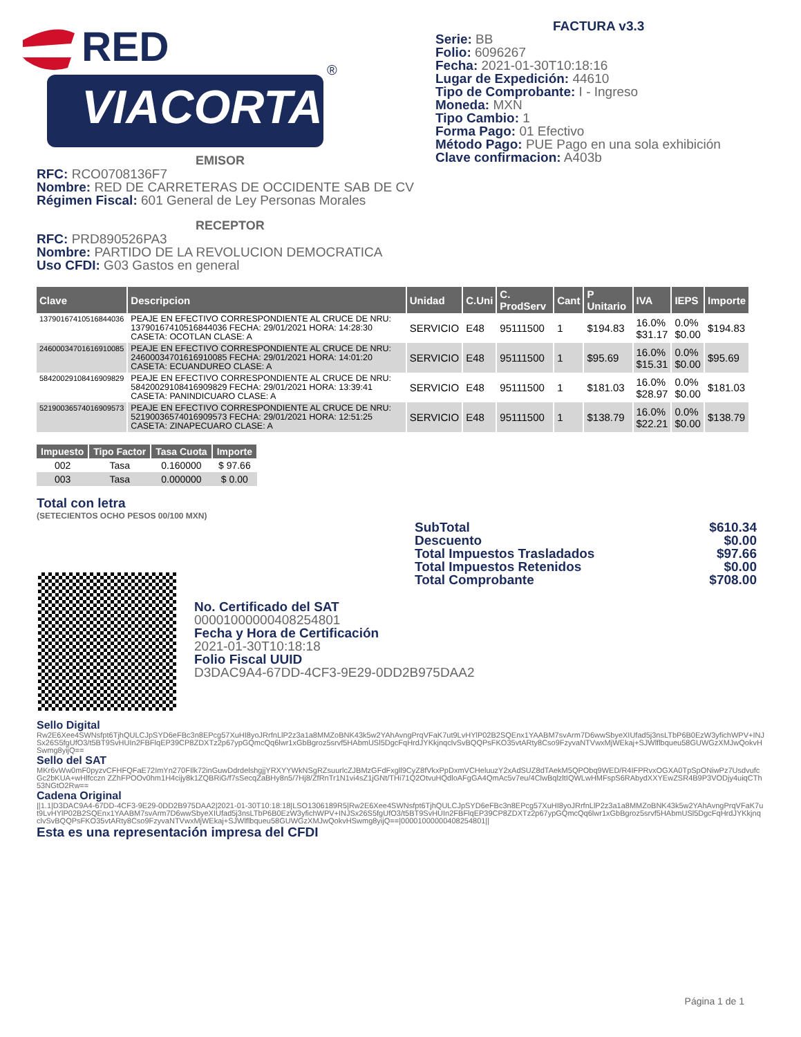RED
VIACORTA
®
FACTURA v3.3
Serie: BB
Folio: 6096267
Fecha: 2021-01-30T10:18:16
Lugar de Expedición: 44610
Tipo de Comprobante: I - Ingreso
Moneda: MXN
Tipo Cambio: 1
Forma Pago: 01 Efectivo
Método Pago: PUE Pago en una sola exhibición
Clave confirmacion: A403b
EMISOR
RFC: RCO0708136F7
Nombre: RED DE CARRETERAS DE OCCIDENTE SAB DE CV
Régimen Fiscal: 601 General de Ley Personas Morales
RECEPTOR
RFC: PRD890526PA3
Nombre: PARTIDO DE LA REVOLUCION DEMOCRATICA
Uso CFDI: G03 Gastos en general
| Clave | Descripcion | Unidad | C.Uni | C. ProdServ | Cant | P Unitario | IVA | IEPS | Importe |
| --- | --- | --- | --- | --- | --- | --- | --- | --- | --- |
| 13790167410516844036 | PEAJE EN EFECTIVO CORRESPONDIENTE AL CRUCE DE NRU: 13790167410516844036 FECHA: 29/01/2021 HORA: 14:28:30 CASETA: OCOTLAN CLASE: A | SERVICIO | E48 | 95111500 | 1 | $194.83 | 16.0% $31.17 | 0.0% $0.00 | $194.83 |
| 24600034701616910085 | PEAJE EN EFECTIVO CORRESPONDIENTE AL CRUCE DE NRU: 24600034701616910085 FECHA: 29/01/2021 HORA: 14:01:20 CASETA: ECUANDUREO CLASE: A | SERVICIO | E48 | 95111500 | 1 | $95.69 | 16.0% $15.31 | 0.0% $0.00 | $95.69 |
| 58420029108416909829 | PEAJE EN EFECTIVO CORRESPONDIENTE AL CRUCE DE NRU: 58420029108416909829 FECHA: 29/01/2021 HORA: 13:39:41 CASETA: PANINDICUARO CLASE: A | SERVICIO | E48 | 95111500 | 1 | $181.03 | 16.0% $28.97 | 0.0% $0.00 | $181.03 |
| 52190036574016909573 | PEAJE EN EFECTIVO CORRESPONDIENTE AL CRUCE DE NRU: 52190036574016909573 FECHA: 29/01/2021 HORA: 12:51:25 CASETA: ZINAPECUARO CLASE: A | SERVICIO | E48 | 95111500 | 1 | $138.79 | 16.0% $22.21 | 0.0% $0.00 | $138.79 |
| Impuesto | Tipo Factor | Tasa Cuota | Importe |
| --- | --- | --- | --- |
| 002 | Tasa | 0.160000 | $ 97.66 |
| 003 | Tasa | 0.000000 | $ 0.00 |
Total con letra
(SETECIENTOS OCHO PESOS 00/100 MXN)
SubTotal $610.34
Descuento $0.00
Total Impuestos Trasladados $97.66
Total Impuestos Retenidos $0.00
Total Comprobante $708.00
No. Certificado del SAT
00001000000408254801
Fecha y Hora de Certificación
2021-01-30T10:18:18
Folio Fiscal UUID
D3DAC9A4-67DD-4CF3-9E29-0DD2B975DAA2
Sello Digital
Rw2E6Xee4SWNsfpt6TjhQULCJpSYD6eFBc3n8EPcg57XuHI8yoJRrfnLlP2z3a1a8MMZoBNK43k5w2YAhAvngPrqVFaK7ut9LvHYlP02B2SQEnx1YAABM7svArm7D6wwSbyeXIUfad5j3nsLTbP6B0EzW3yfichWPV+INJSx26S5fgUfO3/t5BT9SvHUIn2FBFlqEP39CP8ZDXTz2p67ypGQmcQq6lwr1xGbBgroz5srvf5HAbmUSl5DgcFqHrdJYKkjnqclvSvBQQPsFKO35vtARty8Cso9FzyvaNTVwxMjWEkaj+SJWlflbqueu58GUWGzXMJwQokvHSwmg8yijQ==
Sello del SAT
MKr6vWw0mF0pyzvCFHFQFaE72ImYn270FIlk72inGuwDdrdelshgjjYRXYYWkNSgRZsuurlcZJBMzGFdFxgll9CyZ8fVkxPpDxmVCHeluuzY2xAdSUZ8dTAekM5QPObq9WED/R4IFPRvxOGXA0TpSpONiwPz7UsdvufcGc2bKUA+wHlfcczn ZZhFPOOv0hm1H4cijy8k1ZQBRiG/f7sSecqZaBHy8n5/7Hj8/ZfRnTr1N1vi4sZ1jGNt/THi71Q2OtvuHQdloAFgGA4QmAc5v7eu/4ClwBqlzltIQWLwHMFspS6RAbydXXYEwZSR4B9P3VODjy4uiqCTh53NGtO2Rw==
Cadena Original
||1.1|D3DAC9A4-67DD-4CF3-9E29-0DD2B975DAA2|2021-01-30T10:18:18|LSO1306189R5|Rw2E6Xee4SWNsfpt6TjhQULCJpSYD6eFBc3n8EPcg57XuHI8yoJRrfnLlP2z3a1a8MMZoBNK43k5w2YAhAvngPrqVFaK7ut9LvHYlP02B2SQEnx1YAABM7svArm7D6wwSbyeXIUfad5j3nsLTbP6B0EzW3yfichWPV+INJSx26S5fgUfO3/t5BT9SvHUIn2FBFlqEP39CP8ZDXTz2p67ypGQmcQq6lwr1xGbBgroz5srvf5HAbmUSl5DgcFqHrdJYKkjnqclvSvBQQPsFKO35vtARty8Cso9FzyvaNTVwxMjWEkaj+SJWlflbqueu58GUWGzXMJwQokvHSwmg8yijQ==|00001000000408254801||
Esta es una representación impresa del CFDI
Página 1 de 1